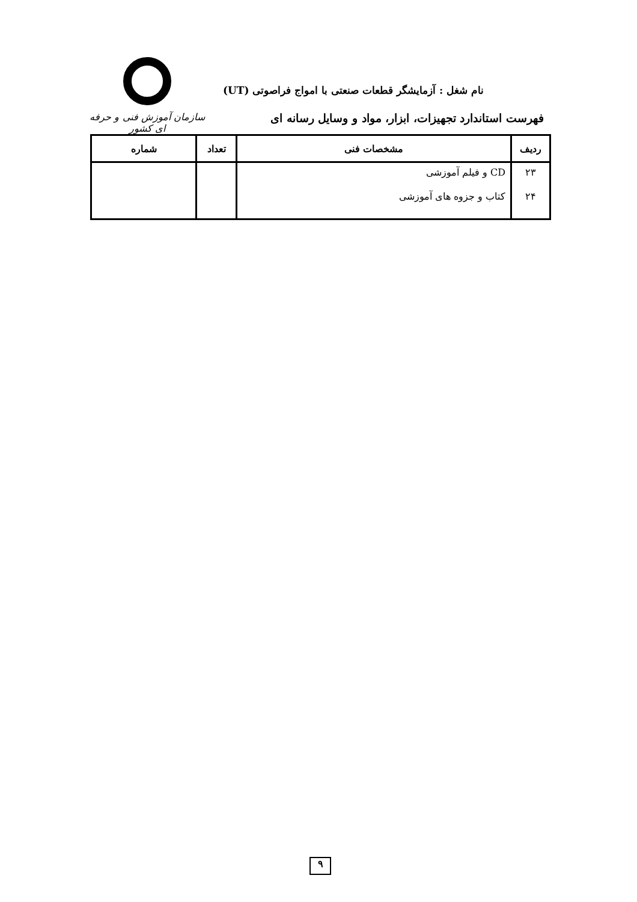سازمان آموزش فنی و حرفه ای کشور
نام شغل : آزمایشگر قطعات صنعتی با امواج فراصوتی (UT)
فهرست استاندارد تجهیزات، ابزار، مواد و وسایل رسانه ای
| ردیف | مشخصات فنی | تعداد | شماره |
| --- | --- | --- | --- |
| ۲۳ | CD و فیلم آموزشی | | |
| ۲۴ | کتاب و جزوه های آموزشی | | |
۹